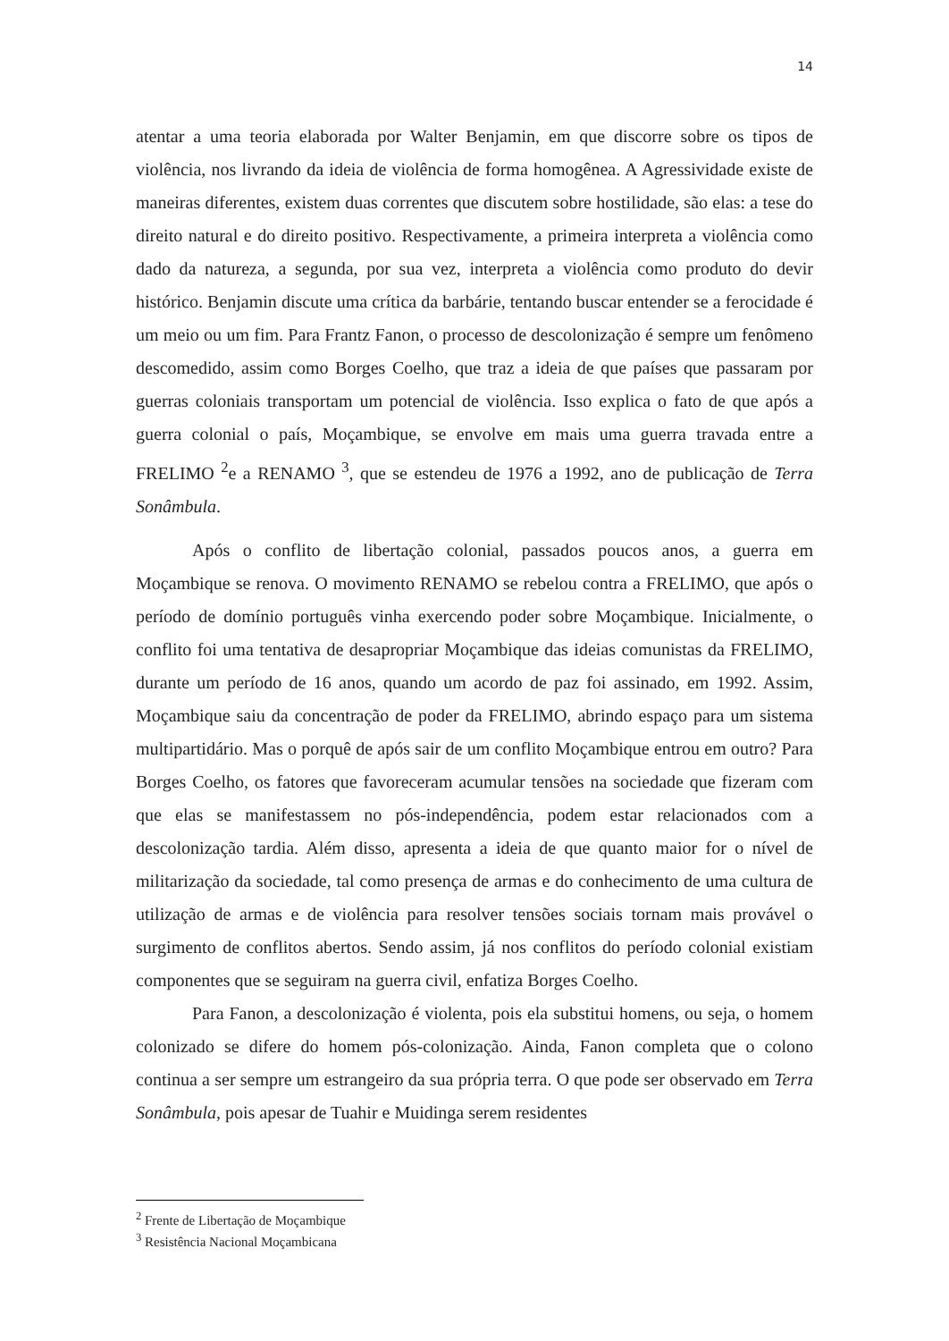14
atentar a uma teoria elaborada por Walter Benjamin, em que discorre sobre os tipos de violência, nos livrando da ideia de violência de forma homogênea. A Agressividade existe de maneiras diferentes, existem duas correntes que discutem sobre hostilidade, são elas: a tese do direito natural e do direito positivo. Respectivamente, a primeira interpreta a violência como dado da natureza, a segunda, por sua vez, interpreta a violência como produto do devir histórico. Benjamin discute uma crítica da barbárie, tentando buscar entender se a ferocidade é um meio ou um fim. Para Frantz Fanon, o processo de descolonização é sempre um fenômeno descomedido, assim como Borges Coelho, que traz a ideia de que países que passaram por guerras coloniais transportam um potencial de violência. Isso explica o fato de que após a guerra colonial o país, Moçambique, se envolve em mais uma guerra travada entre a FRELIMO <sup>2</sup>e a RENAMO <sup>3</sup>, que se estendeu de 1976 a 1992, ano de publicação de Terra Sonâmbula.
Após o conflito de libertação colonial, passados poucos anos, a guerra em Moçambique se renova. O movimento RENAMO se rebelou contra a FRELIMO, que após o período de domínio português vinha exercendo poder sobre Moçambique. Inicialmente, o conflito foi uma tentativa de desapropriar Moçambique das ideias comunistas da FRELIMO, durante um período de 16 anos, quando um acordo de paz foi assinado, em 1992. Assim, Moçambique saiu da concentração de poder da FRELIMO, abrindo espaço para um sistema multipartidário. Mas o porquê de após sair de um conflito Moçambique entrou em outro? Para Borges Coelho, os fatores que favoreceram acumular tensões na sociedade que fizeram com que elas se manifestassem no pós-independência, podem estar relacionados com a descolonização tardia. Além disso, apresenta a ideia de que quanto maior for o nível de militarização da sociedade, tal como presença de armas e do conhecimento de uma cultura de utilização de armas e de violência para resolver tensões sociais tornam mais provável o surgimento de conflitos abertos. Sendo assim, já nos conflitos do período colonial existiam componentes que se seguiram na guerra civil, enfatiza Borges Coelho.
Para Fanon, a descolonização é violenta, pois ela substitui homens, ou seja, o homem colonizado se difere do homem pós-colonização. Ainda, Fanon completa que o colono continua a ser sempre um estrangeiro da sua própria terra. O que pode ser observado em Terra Sonâmbula, pois apesar de Tuahir e Muidinga serem residentes
<sup>2</sup> Frente de Libertação de Moçambique
<sup>3</sup> Resistência Nacional Moçambicana